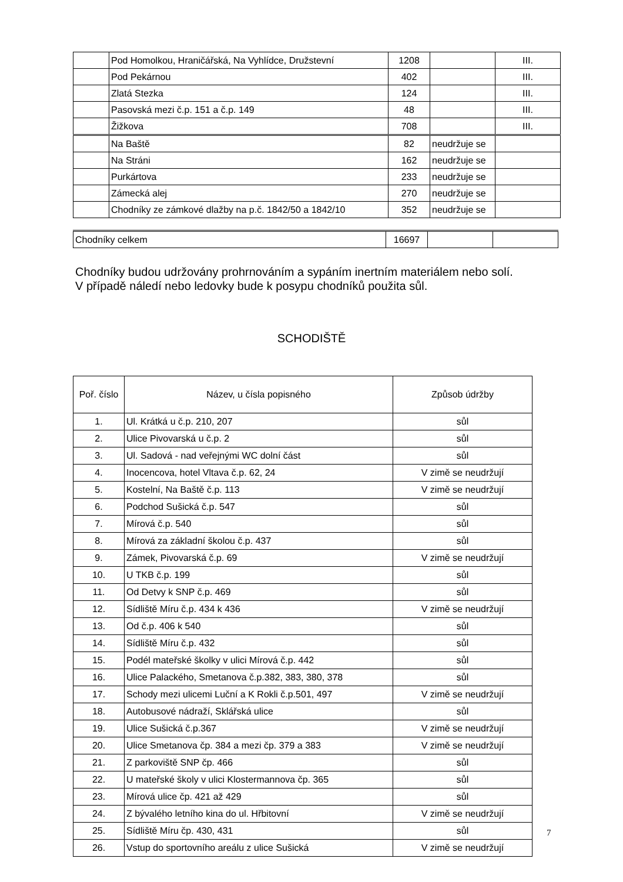| | Pod Homolkou, Hraničářská, Na Vyhlídce, Družstevní | 1208 | | III. |
| | Pod Pekárnou | 402 | | III. |
| | Zlatá Stezka | 124 | | III. |
| | Pasovská mezi č.p. 151 a č.p. 149 | 48 | | III. |
| | Žižkova | 708 | | III. |
| | Na Baště | 82 | neudržuje se | |
| | Na Stráni | 162 | neudržuje se | |
| | Purkártova | 233 | neudržuje se | |
| | Zámecká alej | 270 | neudržuje se | |
| | Chodníky ze zámkové dlažby na p.č. 1842/50 a 1842/10 | 352 | neudržuje se | |
| Chodníky celkem | 16697 | | |
Chodníky budou udržovány prohrnováním a sypáním inertním materiálem nebo solí.
V případě náledí nebo ledovky bude k posypu chodníků použita sůl.
SCHODIŠTĚ
| Poř. číslo | Název, u čísla popisného | Způsob údržby |
| --- | --- | --- |
| 1. | Ul. Krátká u č.p. 210, 207 | sůl |
| 2. | Ulice Pivovarská u č.p. 2 | sůl |
| 3. | Ul. Sadová - nad veřejnými WC dolní část | sůl |
| 4. | Inocencova, hotel Vltava č.p. 62, 24 | V zimě se neudržují |
| 5. | Kostelní, Na Baště č.p. 113 | V zimě se neudržují |
| 6. | Podchod Sušická č.p. 547 | sůl |
| 7. | Mírová č.p. 540 | sůl |
| 8. | Mírová za základní školou č.p. 437 | sůl |
| 9. | Zámek, Pivovarská č.p. 69 | V zimě se neudržují |
| 10. | U TKB č.p. 199 | sůl |
| 11. | Od Detvy k SNP č.p. 469 | sůl |
| 12. | Sídliště Míru č.p. 434 k 436 | V zimě se neudržují |
| 13. | Od č.p. 406 k 540 | sůl |
| 14. | Sídliště Míru č.p. 432 | sůl |
| 15. | Podél mateřské školky v ulici Mírová č.p. 442 | sůl |
| 16. | Ulice Palackého, Smetanova č.p.382, 383, 380, 378 | sůl |
| 17. | Schody mezi ulicemi Luční a K Rokli č.p.501, 497 | V zimě se neudržují |
| 18. | Autobusové nádraží, Sklářská ulice | sůl |
| 19. | Ulice Sušická č.p.367 | V zimě se neudržují |
| 20. | Ulice Smetanova čp. 384 a mezi čp. 379 a 383 | V zimě se neudržují |
| 21. | Z parkoviště SNP čp. 466 | sůl |
| 22. | U mateřské školy v ulici Klostermannova čp. 365 | sůl |
| 23. | Mírová ulice čp. 421 až 429 | sůl |
| 24. | Z bývalého letního kina do ul. Hřbitovní | V zimě se neudržují |
| 25. | Sídliště Míru čp. 430, 431 | sůl |
| 26. | Vstup do sportovního areálu z ulice Sušická | V zimě se neudržují |
7